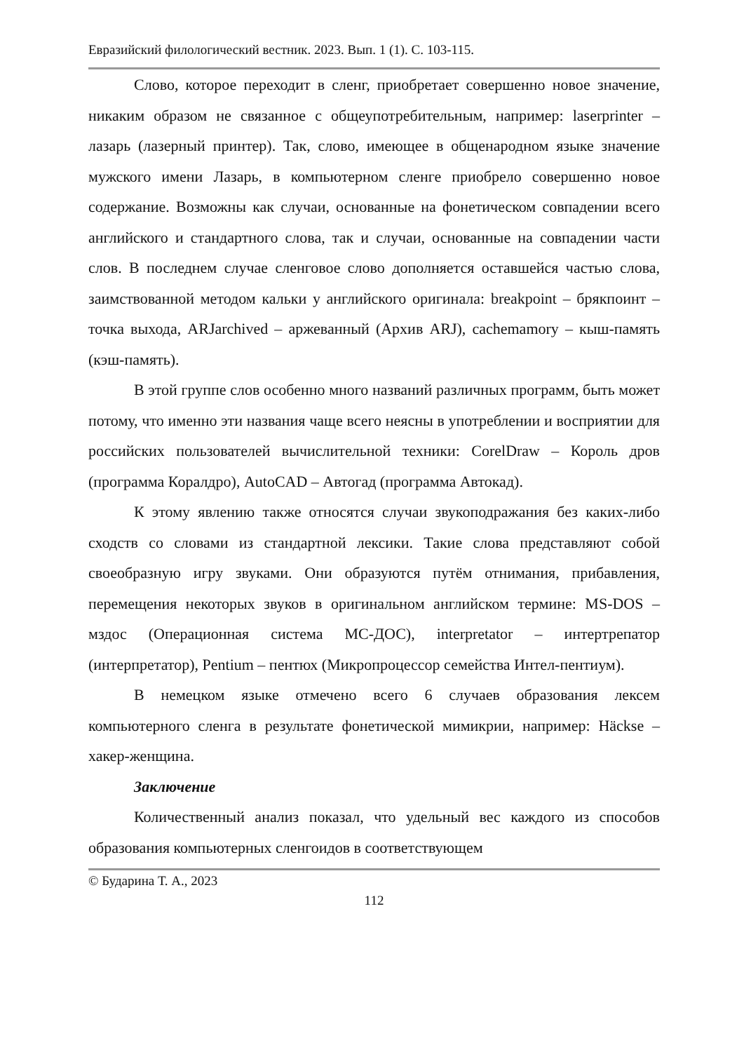Евразийский филологический вестник. 2023. Вып. 1 (1). С. 103-115.
Слово, которое переходит в сленг, приобретает совершенно новое значение, никаким образом не связанное с общеупотребительным, например: laserprinter – лазарь (лазерный принтер). Так, слово, имеющее в общенародном языке значение мужского имени Лазарь, в компьютерном сленге приобрело совершенно новое содержание. Возможны как случаи, основанные на фонетическом совпадении всего английского и стандартного слова, так и случаи, основанные на совпадении части слов. В последнем случае сленговое слово дополняется оставшейся частью слова, заимствованной методом кальки у английского оригинала: breakpoint – брякпоинт – точка выхода, ARJarchived – аржеванный (Архив ARJ), cachemamory – кыш-память (кэш-память).
В этой группе слов особенно много названий различных программ, быть может потому, что именно эти названия чаще всего неясны в употреблении и восприятии для российских пользователей вычислительной техники: CorelDraw – Король дров (программа Коралдро), AutoCAD – Автогад (программа Автокад).
К этому явлению также относятся случаи звукоподражания без каких-либо сходств со словами из стандартной лексики. Такие слова представляют собой своеобразную игру звуками. Они образуются путём отнимания, прибавления, перемещения некоторых звуков в оригинальном английском термине: MS-DOS – мздос (Операционная система МС-ДОС), interpretator – интертрепатор (интерпретатор), Pentium – пентюх (Микропроцессор семейства Интел-пентиум).
В немецком языке отмечено всего 6 случаев образования лексем компьютерного сленга в результате фонетической мимикрии, например: Häckse – хакер-женщина.
Заключение
Количественный анализ показал, что удельный вес каждого из способов образования компьютерных сленгоидов в соответствующем
© Бударина Т. А., 2023
112